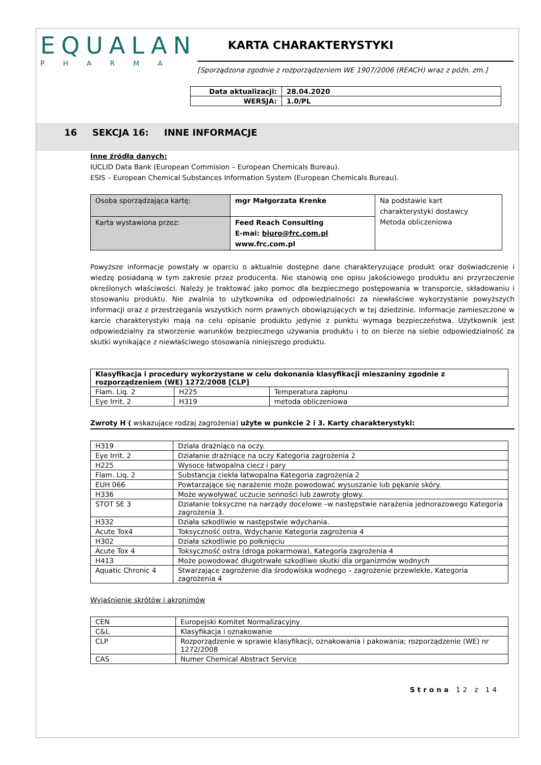EQUALAN
PHARMA
KARTA CHARAKTERYSTYKI
[Sporządzona zgodnie z rozporządzeniem WE 1907/2006 (REACH) wraz z późn. zm.]
| Data aktualizacji: | 28.04.2020 |
| WERSJA: | 1.0/PL |
16 SEKCJA 16: INNE INFORMACJE
Inne źródła danych:
IUCLID Data Bank (European Commision – European Chemicals Bureau).
ESIS – European Chemical Substances Information System (European Chemicals Bureau).
| Osoba sporządzająca kartę: | mgr Małgorzata Krenke | Na podstawie kart charakterystyki dostawcy Metoda obliczeniowa |
| Karta wystawiona przez: | Feed Reach Consulting E-mai: biuro@frc.com.pl www.frc.com.pl | |
Powyższe informacje powstały w oparciu o aktualnie dostępne dane charakteryzujące produkt oraz doświadczenie i wiedzę posiadaną w tym zakresie przez producenta. Nie stanowią one opisu jakościowego produktu ani przyrzeczenie określonych właściwości. Należy je traktować jako pomoc dla bezpiecznego postępowania w transporcie, składowaniu i stosowaniu produktu. Nie zwalnia to użytkownika od odpowiedzialności za niewłaściwe wykorzystanie powyższych informacji oraz z przestrzegania wszystkich norm prawnych obowiązujących w tej dziedzinie. Informacje zamieszczone w karcie charakterystyki mają na celu opisanie produktu jedynie z punktu wymaga bezpieczeństwa. Użytkownik jest odpowiedzialny za stworzenie warunków bezpiecznego używania produktu i to on bierze na siebie odpowiedzialność za skutki wynikające z niewłaściwego stosowania niniejszego produktu.
| Klasyfikacja i procedury wykorzystane w celu dokonania klasyfikacji mieszaniny zgodnie z rozporządzeniem (WE) 1272/2008 [CLP] | | |
| Flam. Liq. 2 | H225 | Temperatura zapłonu |
| Eye Irrit. 2 | H319 | metoda obliczeniowa |
Zwroty H ( wskazujące rodzaj zagrożenia) użyte w punkcie 2 i 3. Karty charakterystyki:
| H319 | Działa drażniąco na oczy. |
| Eye Irrit. 2 | Działanie drażniące na oczy Kategoria zagrożenia 2 |
| H225 | Wysoce łatwopalna ciecz i pary |
| Flam. Liq. 2 | Substancja ciekła łatwopalna Kategoria zagrożenia 2 |
| EUH 066 | Powtarzające się narażenie może powodować wysuszanie lub pękanie skóry. |
| H336 | Może wywoływać uczucie senności lub zawroty głowy. |
| STOT SE 3 | Działanie toksyczne na narządy docelowe –w następstwie narażenia jednorazowego Kategoria zagrożenia 3. |
| H332 | Działa szkodliwie w następstwie wdychania. |
| Acute Tox4 | Toksyczność ostra, Wdychanie Kategoria zagrożenia 4 |
| H302 | Działa szkodliwie po połknięciu |
| Acute Tox 4 | Toksyczność ostra (droga pokarmowa), Kategoria zagrożenia 4 |
| H413 | Może powodować długotrwałe szkodliwe skutki dla organizmów wodnych |
| Aquatic Chronic 4 | Stwarzające zagrożenie dla środowiska wodnego – zagrożenie przewlekłe, Kategoria zagrożenia 4 |
Wyjaśnienie skrótów i akronimów
| CEN | Europejski Komitet Normalizacyjny |
| C&L | Klasyfikacja i oznakowanie |
| CLP | Rozporządzenie w sprawie klasyfikacji, oznakowania i pakowania; rozporządzenie (WE) nr 1272/2008 |
| CAS | Numer Chemical Abstract Service |
Strona 12 z 14